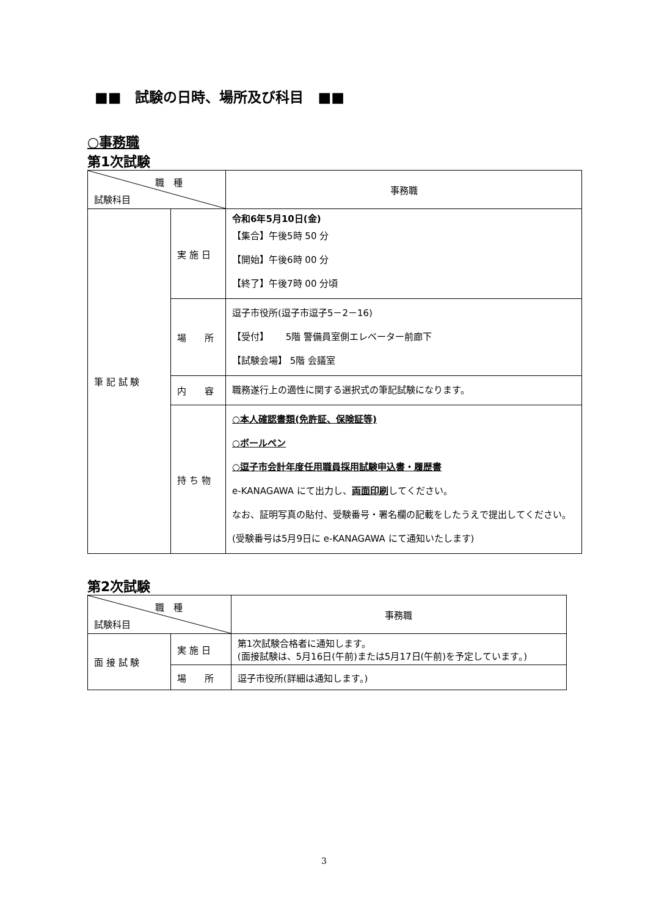■■　試験の日時、場所及び科目　■■
○事務職
第1次試験
| 職 種 試験科目 | | 事務職 |
| 筆 記 試 験 | 実 施 日 | 令和6年5月10日(金) 【集合】午後5時 50 分 【開始】午後6時 00 分 【終了】午後7時 00 分頃 |
| | 場 所 | 逗子市役所(逗子市逗子5－2－16) 【受付】 5階 警備員室側エレベーター前廊下 【試験会場】 5階 会議室 |
| | 内 容 | 職務遂行上の適性に関する選択式の筆記試験になります。 |
| | 持 ち 物 | ○本人確認書類(免許証、保険証等) ○ボールペン ○逗子市会計年度任用職員採用試験申込書・履歴書 e-KANAGAWA にて出力し、 両面印刷 してください。 なお、証明写真の貼付、受験番号・署名欄の記載をしたうえで提出してください。 (受験番号は5月9日に e-KANAGAWA にて通知いたします) |
第2次試験
| 職 種 試験科目 | | 事務職 |
| 面 接 試 験 | 実 施 日 | 第1次試験合格者に通知します。 (面接試験は、5月16日(午前)または5月17日(午前)を予定しています。) |
| | 場 所 | 逗子市役所(詳細は通知します。) |
3